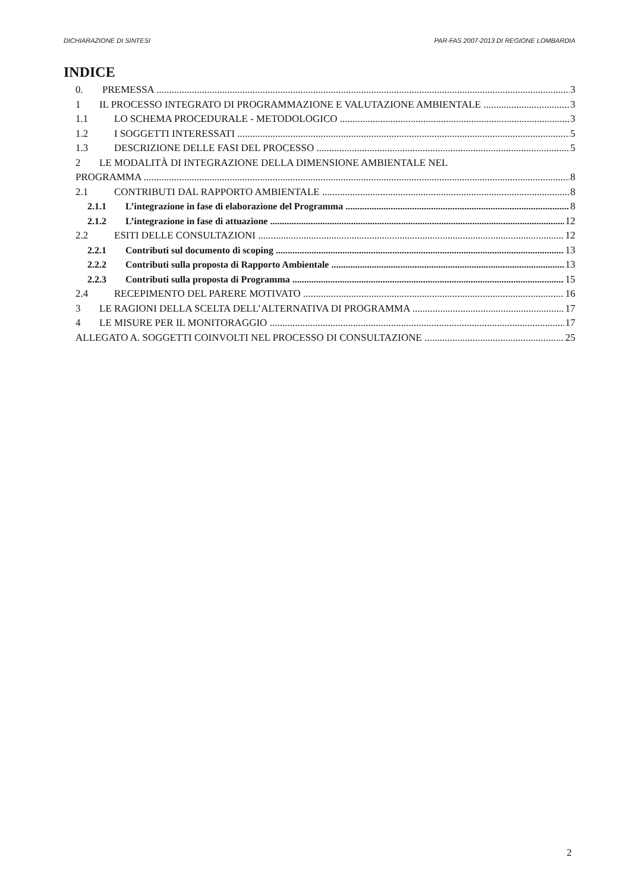DICHIARAZIONE DI SINTESI PAR-FAS 2007-2013 DI REGIONE LOMBARDIA
INDICE
0. PREMESSA 3
1 IL PROCESSO INTEGRATO DI PROGRAMMAZIONE E VALUTAZIONE AMBIENTALE 3
1.1 LO SCHEMA PROCEDURALE - METODOLOGICO 3
1.2 I SOGGETTI INTERESSATI 5
1.3 DESCRIZIONE DELLE FASI DEL PROCESSO 5
2 LE MODALITÀ DI INTEGRAZIONE DELLA DIMENSIONE AMBIENTALE NEL
PROGRAMMA 8
2.1 CONTRIBUTI DAL RAPPORTO AMBIENTALE 8
2.1.1 L’integrazione in fase di elaborazione del Programma 8
2.1.2 L’integrazione in fase di attuazione 12
2.2 ESITI DELLE CONSULTAZIONI 12
2.2.1 Contributi sul documento di scoping 13
2.2.2 Contributi sulla proposta di Rapporto Ambientale 13
2.2.3 Contributi sulla proposta di Programma 15
2.4 RECEPIMENTO DEL PARERE MOTIVATO 16
3 LE RAGIONI DELLA SCELTA DELL’ALTERNATIVA DI PROGRAMMA 17
4 LE MISURE PER IL MONITORAGGIO 17
ALLEGATO A. SOGGETTI COINVOLTI NEL PROCESSO DI CONSULTAZIONE 25
2